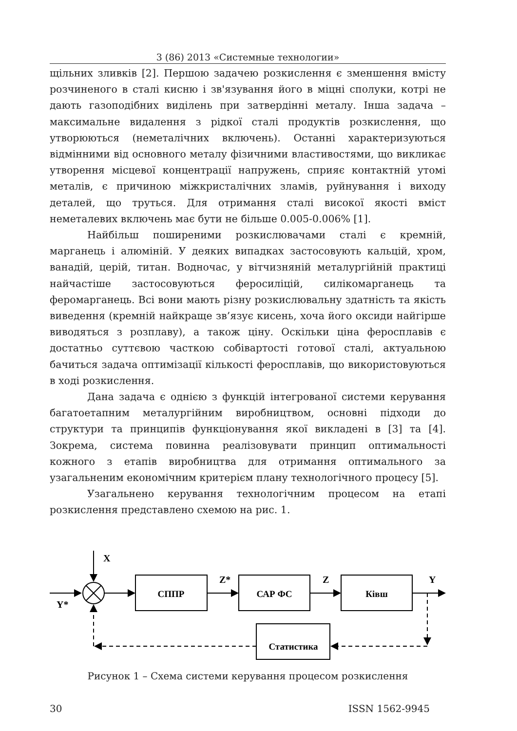3 (86) 2013 «Системные технологии»
щільних зливків [2]. Першою задачею розкислення є зменшення вмісту розчиненого в сталі кисню і зв'язування його в міцні сполуки, котрі не дають газоподібних виділень при затвердінні металу. Інша задача – максимальне видалення з рідкої сталі продуктів розкислення, що утворюються (неметалічних включень). Останні характеризуються відмінними від основного металу фізичними властивостями, що викликає утворення місцевої концентрації напружень, сприяє контактній утомі металів, є причиною міжкристалічних зламів, руйнування і виходу деталей, що труться. Для отримання сталі високої якості вміст неметалевих включень має бути не більше 0.005-0.006% [1].
Найбільш поширеними розкислювачами сталі є кремній, марганець і алюміній. У деяких випадках застосовують кальцій, хром, ванадій, церій, титан. Водночас, у вітчизняній металургійній практиці найчастіше застосовуються феросиліцій, силікомарганець та феромарганець. Всі вони мають різну розкислювальну здатність та якість виведення (кремній найкраще зв’язує кисень, хоча його оксиди найгірше виводяться з розплаву), а також ціну. Оскільки ціна феросплавів є достатньо суттєвою часткою собівартості готової сталі, актуальною бачиться задача оптимізації кількості феросплавів, що використовуються в ході розкислення.
Дана задача є однією з функцій інтегрованої системи керування багатоетапним металургійним виробництвом, основні підходи до структури та принципів функціонування якої викладені в [3] та [4]. Зокрема, система повинна реалізовувати принцип оптимальності кожного з етапів виробництва для отримання оптимального за узагальненим економічним критерієм плану технологічного процесу [5].
Узагальнено керування технологічним процесом на етапі розкислення представлено схемою на рис. 1.
X
Y*
СППР
Z*
САР ФС
Z
Ківш
Y
Статистика
Рисунок 1 – Схема системи керування процесом розкислення
30 ISSN 1562-9945